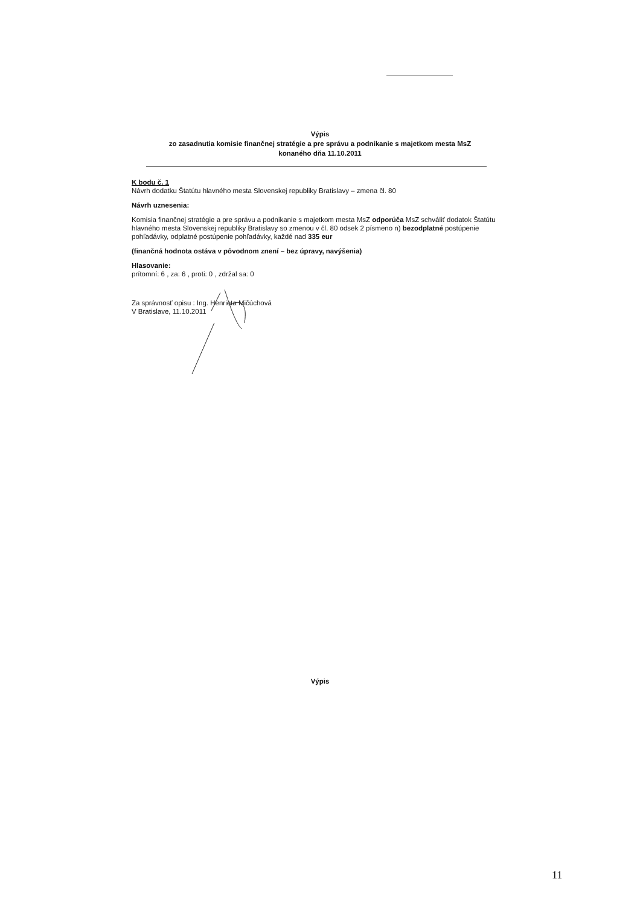Výpis
zo zasadnutia komisie finančnej stratégie a pre správu a podnikanie s majetkom mesta MsZ
konaného dňa 11.10.2011
K bodu č. 1
Návrh dodatku Štatútu hlavného mesta Slovenskej republiky Bratislavy – zmena čl. 80
Návrh uznesenia:
Komisia finančnej stratégie a pre správu a podnikanie s majetkom mesta MsZ odporúča MsZ schváliť dodatok Štatútu hlavného mesta Slovenskej republiky Bratislavy so zmenou v čl. 80 odsek 2 písmeno n) bezodplatné postúpenie pohľadávky, odplatné postúpenie pohľadávky, každé nad 335 eur
(finančná hodnota ostáva v pôvodnom znení – bez úpravy, navýšenia)
Hlasovanie:
prítomní: 6 , za: 6 , proti: 0 , zdržal sa: 0
Za správnosť opisu : Ing. Henrieta Mičúchová
V Bratislave, 11.10.2011
Výpis
11